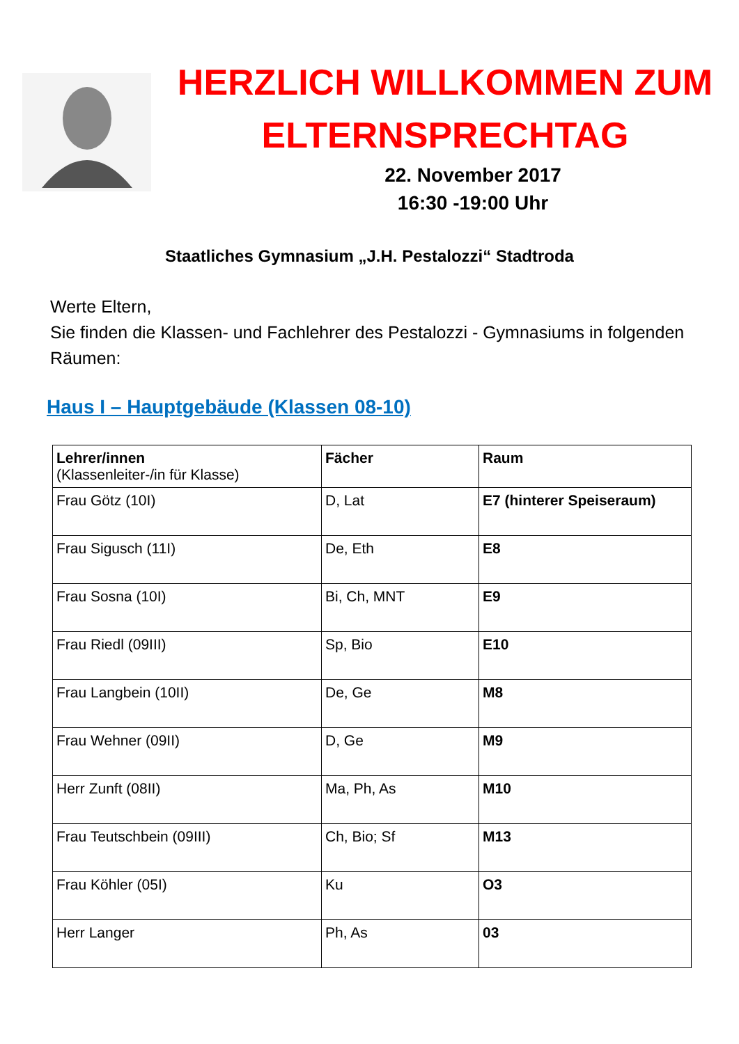HERZLICH WILLKOMMEN ZUM ELTERNSPRECHTAG
22. November 2017
16:30 -19:00 Uhr
Staatliches Gymnasium „J.H. Pestalozzi“ Stadtroda
Werte Eltern,
Sie finden die Klassen- und Fachlehrer des Pestalozzi - Gymnasiums in folgenden Räumen:
Haus I – Hauptgebäude (Klassen 08-10)
| Lehrer/innen (Klassenleiter-/in für Klasse) | Fächer | Raum |
| --- | --- | --- |
| Frau Götz (10I) | D, Lat | E7 (hinterer Speiseraum) |
| Frau Sigusch (11I) | De, Eth | E8 |
| Frau Sosna (10I) | Bi, Ch, MNT | E9 |
| Frau Riedl (09III) | Sp, Bio | E10 |
| Frau Langbein (10II) | De, Ge | M8 |
| Frau Wehner (09II) | D, Ge | M9 |
| Herr Zunft (08II) | Ma, Ph, As | M10 |
| Frau Teutschbein (09III) | Ch, Bio; Sf | M13 |
| Frau Köhler (05I) | Ku | O3 |
| Herr Langer | Ph, As | 03 |